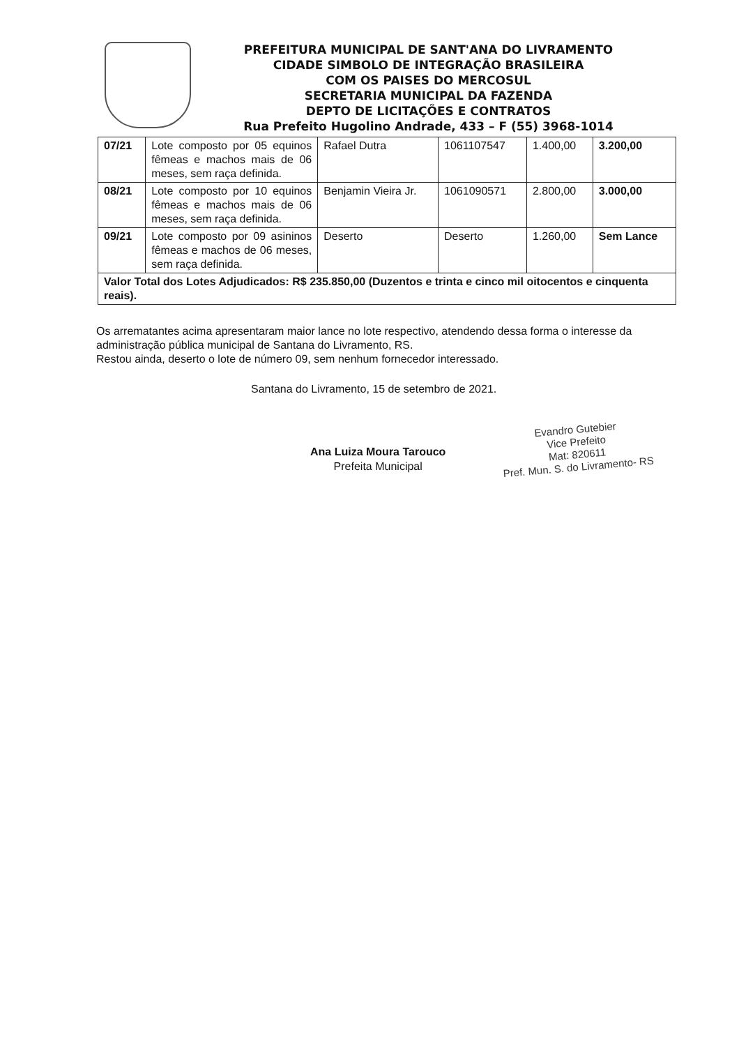PREFEITURA MUNICIPAL DE SANT'ANA DO LIVRAMENTO
CIDADE SIMBOLO DE INTEGRAÇÃO BRASILEIRA
COM OS PAISES DO MERCOSUL
SECRETARIA MUNICIPAL DA FAZENDA
DEPTO DE LICITAÇÕES E CONTRATOS
Rua Prefeito Hugolino Andrade, 433 – F (55) 3968-1014
| 07/21 | Lote composto por 05 equinos fêmeas e machos mais de 06 meses, sem raça definida. | Rafael Dutra | 1061107547 | 1.400,00 | 3.200,00 |
| 08/21 | Lote composto por 10 equinos fêmeas e machos mais de 06 meses, sem raça definida. | Benjamin Vieira Jr. | 1061090571 | 2.800,00 | 3.000,00 |
| 09/21 | Lote composto por 09 asininos fêmeas e machos de 06 meses, sem raça definida. | Deserto | Deserto | 1.260,00 | Sem Lance |
| Valor Total dos Lotes Adjudicados: R$ 235.850,00 (Duzentos e trinta e cinco mil oitocentos e cinquenta reais). | | | | | |
Os arrematantes acima apresentaram maior lance no lote respectivo, atendendo dessa forma o interesse da administração pública municipal de Santana do Livramento, RS.
Restou ainda, deserto o lote de número 09, sem nenhum fornecedor interessado.
Santana do Livramento, 15 de setembro de 2021.
Ana Luiza Moura Tarouco
Prefeita Municipal
Evandro Gutebier
Vice Prefeito
Mat: 820611
Pref. Mun. S. do Livramento- RS